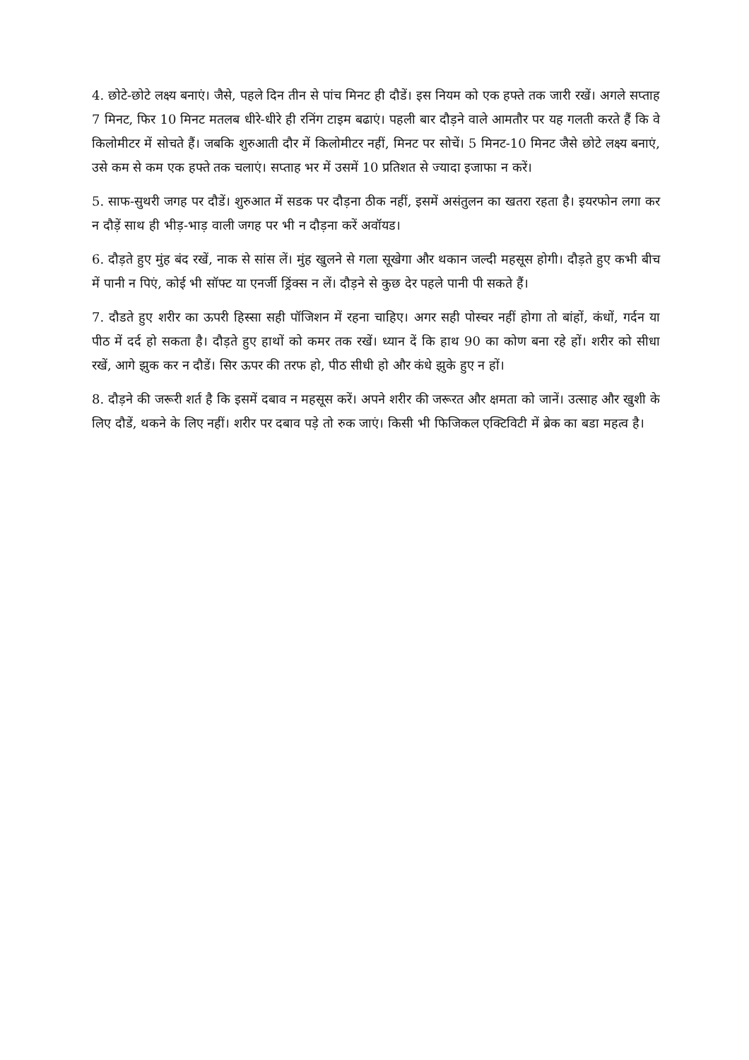4. छोटे-छोटे लक्ष्य बनाएं। जैसे, पहले दिन तीन से पांच मिनट ही दौडें। इस नियम को एक हफ्ते तक जारी रखें। अगले सप्ताह 7 मिनट, फिर 10 मिनट मतलब धीरे-धीरे ही रनिंग टाइम बढाएं। पहली बार दौड़ने वाले आमतौर पर यह गलती करते हैं कि वे किलोमीटर में सोचते हैं। जबकि शुरुआती दौर में किलोमीटर नहीं, मिनट पर सोचें। 5 मिनट-10 मिनट जैसे छोटे लक्ष्य बनाएं, उसे कम से कम एक हफ्ते तक चलाएं। सप्ताह भर में उसमें 10 प्रतिशत से ज्यादा इजाफा न करें।
5. साफ-सुथरी जगह पर दौडें। शुरुआत में सडक पर दौड़ना ठीक नहीं, इसमें असंतुलन का खतरा रहता है। इयरफोन लगा कर न दौड़ें साथ ही भीड़-भाड़ वाली जगह पर भी न दौड़ना करें अवॉयड।
6. दौड़ते हुए मुंह बंद रखें, नाक से सांस लें। मुंह खुलने से गला सूखेगा और थकान जल्दी महसूस होगी। दौड़ते हुए कभी बीच में पानी न पिएं, कोई भी सॉफ्ट या एनर्जी ड्रिंक्स न लें। दौड़ने से कुछ देर पहले पानी पी सकते हैं।
7. दौडते हुए शरीर का ऊपरी हिस्सा सही पॉजिशन में रहना चाहिए। अगर सही पोस्चर नहीं होगा तो बांहों, कंधों, गर्दन या पीठ में दर्द हो सकता है। दौड़ते हुए हाथों को कमर तक रखें। ध्यान दें कि हाथ 90 का कोण बना रहे हों। शरीर को सीधा रखें, आगे झुक कर न दौडें। सिर ऊपर की तरफ हो, पीठ सीधी हो और कंधे झुके हुए न हों।
8. दौड़ने की जरूरी शर्त है कि इसमें दबाव न महसूस करें। अपने शरीर की जरूरत और क्षमता को जानें। उत्साह और खुशी के लिए दौडें, थकने के लिए नहीं। शरीर पर दबाव पड़े तो रुक जाएं। किसी भी फिजिकल एक्टिविटी में ब्रेक का बडा महत्व है।